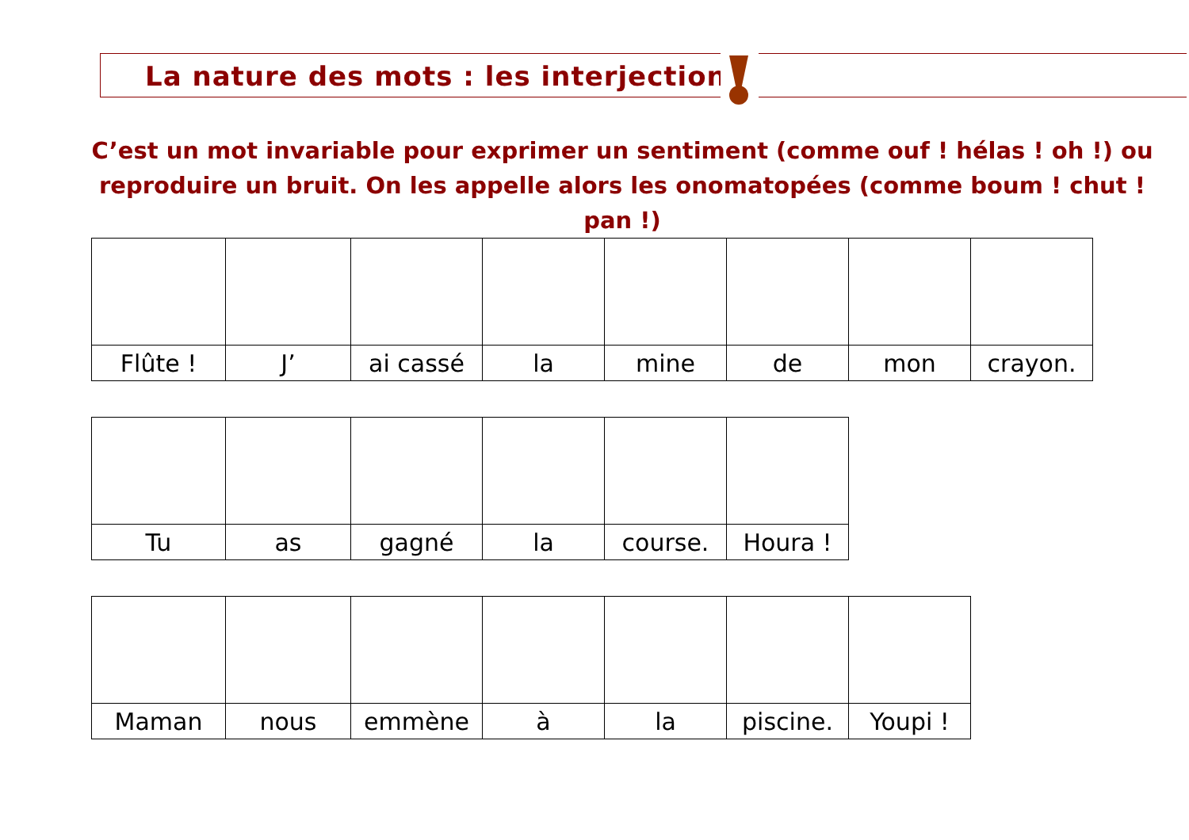La nature des mots : les interjections
C’est un mot invariable pour exprimer un sentiment (comme ouf ! hélas ! oh !) ou reproduire un bruit. On les appelle alors les onomatopées (comme boum ! chut ! pan !)
| Flûte ! | J’ | ai cassé | la | mine | de | mon | crayon. |
| Tu | as | gagné | la | course. | Houra ! |
| Maman | nous | emmène | à | la | piscine. | Youpi ! |